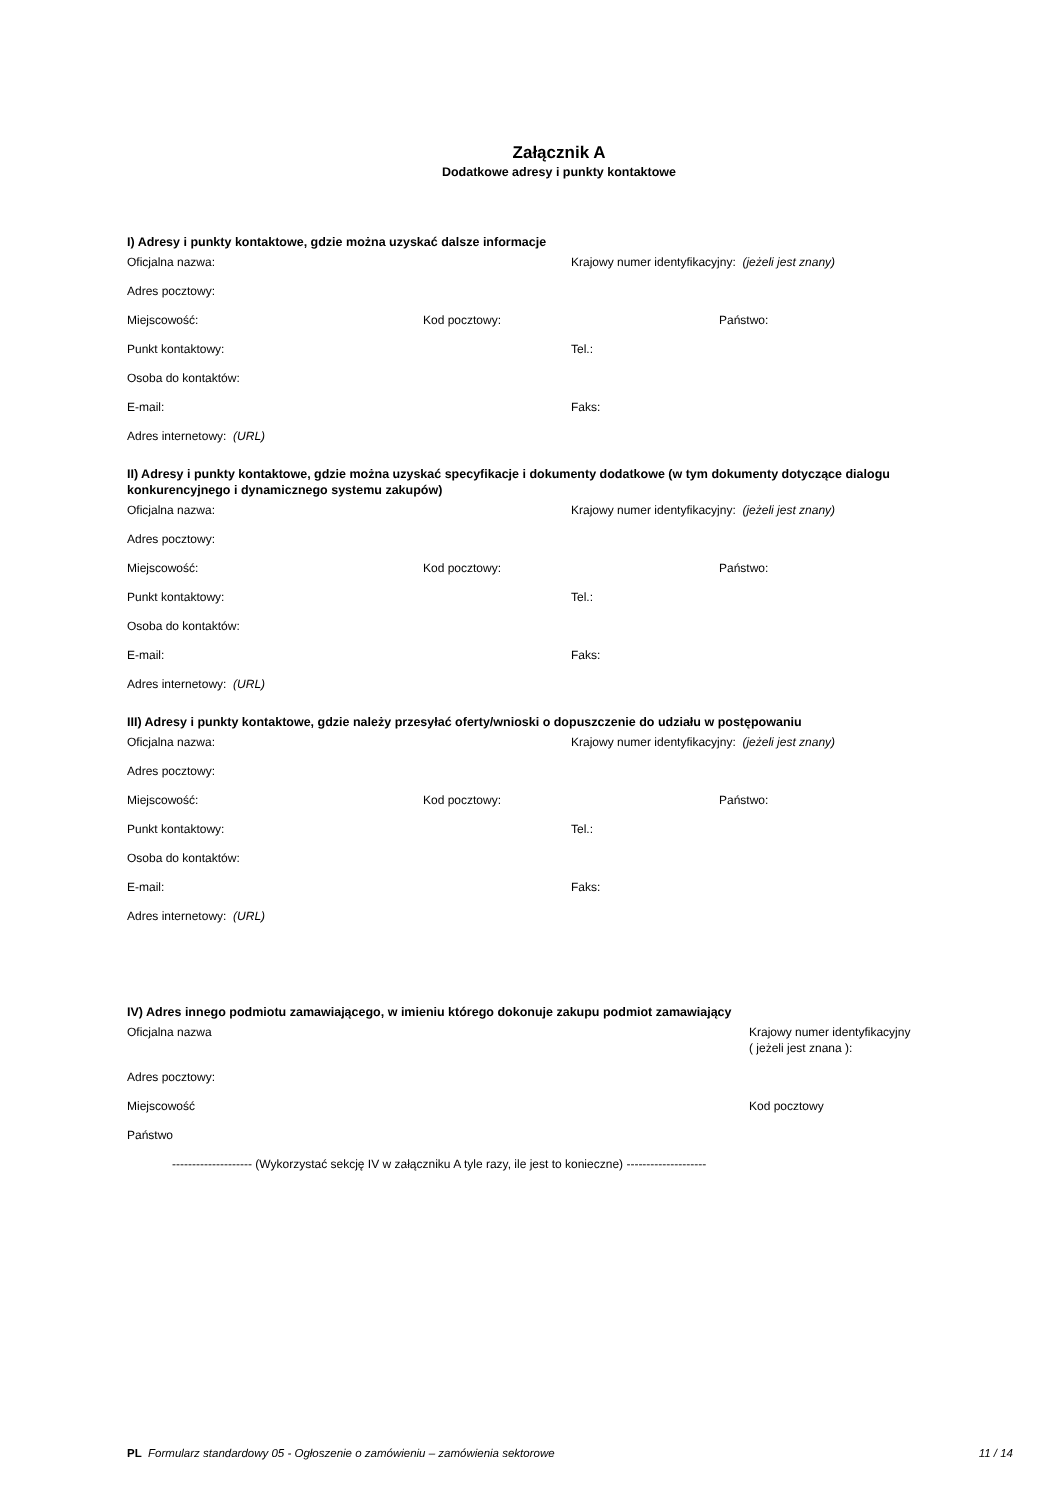Załącznik A
Dodatkowe adresy i punkty kontaktowe
I) Adresy i punkty kontaktowe, gdzie można uzyskać dalsze informacje
Oficjalna nazwa: Krajowy numer identyfikacyjny: (jeżeli jest znany)
Adres pocztowy:
Miejscowość: Kod pocztowy: Państwo:
Punkt kontaktowy: Tel.:
Osoba do kontaktów:
E-mail: Faks:
Adres internetowy: (URL)
II) Adresy i punkty kontaktowe, gdzie można uzyskać specyfikacje i dokumenty dodatkowe (w tym dokumenty dotyczące dialogu konkurencyjnego i dynamicznego systemu zakupów)
Oficjalna nazwa: Krajowy numer identyfikacyjny: (jeżeli jest znany)
Adres pocztowy:
Miejscowość: Kod pocztowy: Państwo:
Punkt kontaktowy: Tel.:
Osoba do kontaktów:
E-mail: Faks:
Adres internetowy: (URL)
III) Adresy i punkty kontaktowe, gdzie należy przesyłać oferty/wnioski o dopuszczenie do udziału w postępowaniu
Oficjalna nazwa: Krajowy numer identyfikacyjny: (jeżeli jest znany)
Adres pocztowy:
Miejscowość: Kod pocztowy: Państwo:
Punkt kontaktowy: Tel.:
Osoba do kontaktów:
E-mail: Faks:
Adres internetowy: (URL)
IV) Adres innego podmiotu zamawiającego, w imieniu którego dokonuje zakupu podmiot zamawiający
Oficjalna nazwa Krajowy numer identyfikacyjny
( jeżeli jest znana ):
Adres pocztowy:
Miejscowość Kod pocztowy
Państwo
-------------------- (Wykorzystać sekcję IV w załączniku A tyle razy, ile jest to konieczne) --------------------
PL Formularz standardowy 05 - Ogłoszenie o zamówieniu – zamówienia sektorowe
11 / 14